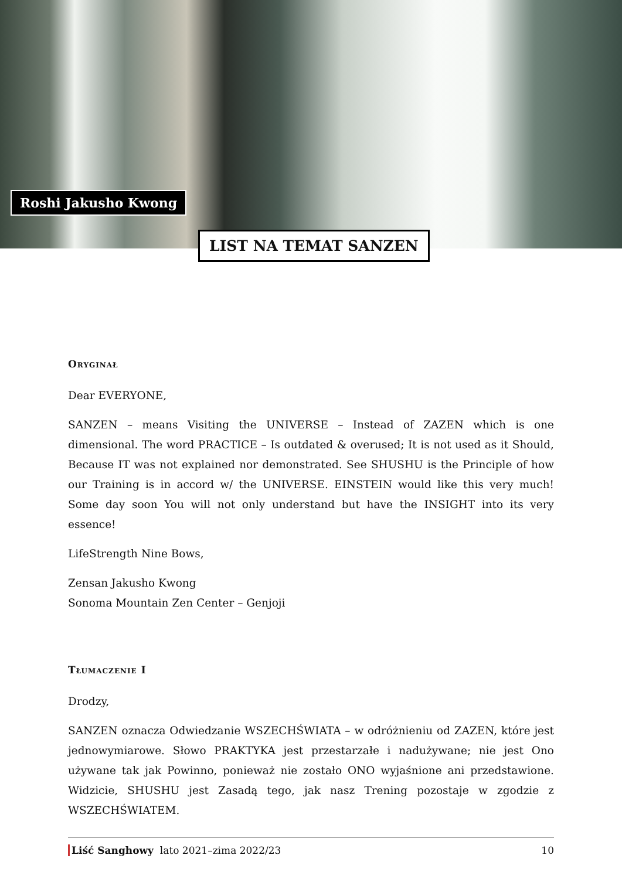Roshi Jakusho Kwong
LIST NA TEMAT SANZEN
Oryginał
Dear EVERYONE,
SANZEN – means Visiting the UNIVERSE – Instead of ZAZEN which is one dimensional. The word PRACTICE – Is outdated & overused; It is not used as it Should, Because IT was not explained nor demonstrated. See SHUSHU is the Principle of how our Training is in accord w/ the UNIVERSE. EINSTEIN would like this very much! Some day soon You will not only understand but have the INSIGHT into its very essence!
LifeStrength Nine Bows,
Zensan Jakusho Kwong
Sonoma Mountain Zen Center – Genjoji
Tłumaczenie I
Drodzy,
SANZEN oznacza Odwiedzanie WSZECHŚWIATA – w odróżnieniu od ZAZEN, które jest jednowymiarowe. Słowo PRAKTYKA jest przestarzałe i nadużywane; nie jest Ono używane tak jak Powinno, ponieważ nie zostało ONO wyjaśnione ani przedstawione. Widzicie, SHUSHU jest Zasadą tego, jak nasz Trening pozostaje w zgodzie z WSZECHŚWIATEM.
Liść Sanghowy lato 2021–zima 2022/23 10